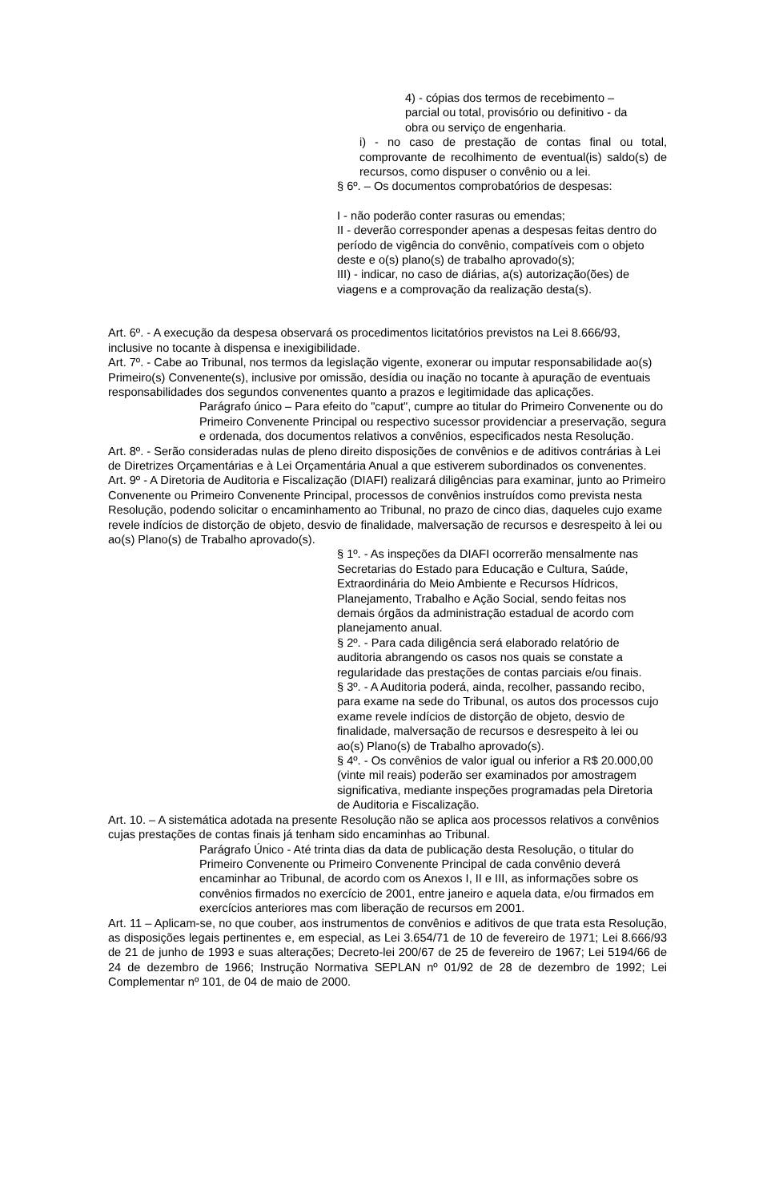4) - cópias dos termos de recebimento –
parcial ou total, provisório ou definitivo - da
obra ou serviço de engenharia.
i) - no caso de prestação de contas final ou total, comprovante de recolhimento de eventual(is) saldo(s) de recursos, como dispuser o convênio ou a lei.
§ 6º. – Os documentos comprobatórios de despesas:
I - não poderão conter rasuras ou emendas;
II - deverão corresponder apenas a despesas feitas dentro do período de vigência do convênio, compatíveis com o objeto deste e o(s) plano(s) de trabalho aprovado(s);
III) - indicar, no caso de diárias, a(s) autorização(ões) de viagens e a comprovação da realização desta(s).
Art. 6º. - A execução da despesa observará os procedimentos licitatórios previstos na Lei 8.666/93, inclusive no tocante à dispensa e inexigibilidade.
Art. 7º. - Cabe ao Tribunal, nos termos da legislação vigente, exonerar ou imputar responsabilidade ao(s) Primeiro(s) Convenente(s), inclusive por omissão, desídia ou inação no tocante à apuração de eventuais responsabilidades dos segundos convenentes quanto a prazos e legitimidade das aplicações.
Parágrafo único – Para efeito do "caput", cumpre ao titular do Primeiro Convenente ou do Primeiro Convenente Principal ou respectivo sucessor providenciar a preservação, segura e ordenada, dos documentos relativos a convênios, especificados nesta Resolução.
Art. 8º. - Serão consideradas nulas de pleno direito disposições de convênios e de aditivos contrárias à Lei de Diretrizes Orçamentárias e à Lei Orçamentária Anual a que estiverem subordinados os convenentes.
Art. 9º - A Diretoria de Auditoria e Fiscalização (DIAFI) realizará diligências para examinar, junto ao Primeiro Convenente ou Primeiro Convenente Principal, processos de convênios instruídos como prevista nesta Resolução, podendo solicitar o encaminhamento ao Tribunal, no prazo de cinco dias, daqueles cujo exame revele indícios de distorção de objeto, desvio de finalidade, malversação de recursos e desrespeito à lei ou ao(s) Plano(s) de Trabalho aprovado(s).
§ 1º. - As inspeções da DIAFI ocorrerão mensalmente nas Secretarias do Estado para Educação e Cultura, Saúde, Extraordinária do Meio Ambiente e Recursos Hídricos, Planejamento, Trabalho e Ação Social, sendo feitas nos demais órgãos da administração estadual de acordo com planejamento anual.
§ 2º. - Para cada diligência será elaborado relatório de auditoria abrangendo os casos nos quais se constate a regularidade das prestações de contas parciais e/ou finais.
§ 3º. - A Auditoria poderá, ainda, recolher, passando recibo, para exame na sede do Tribunal, os autos dos processos cujo exame revele indícios de distorção de objeto, desvio de finalidade, malversação de recursos e desrespeito à lei ou ao(s) Plano(s) de Trabalho aprovado(s).
§ 4º. - Os convênios de valor igual ou inferior a R$ 20.000,00 (vinte mil reais) poderão ser examinados por amostragem significativa, mediante inspeções programadas pela Diretoria de Auditoria e Fiscalização.
Art. 10. – A sistemática adotada na presente Resolução não se aplica aos processos relativos a convênios cujas prestações de contas finais já tenham sido encaminhas ao Tribunal.
Parágrafo Único - Até trinta dias da data de publicação desta Resolução, o titular do Primeiro Convenente ou Primeiro Convenente Principal de cada convênio deverá encaminhar ao Tribunal, de acordo com os Anexos I, II e III, as informações sobre os convênios firmados no exercício de 2001, entre janeiro e aquela data, e/ou firmados em exercícios anteriores mas com liberação de recursos em 2001.
Art. 11 – Aplicam-se, no que couber, aos instrumentos de convênios e aditivos de que trata esta Resolução, as disposições legais pertinentes e, em especial, as Lei 3.654/71 de 10 de fevereiro de 1971; Lei 8.666/93 de 21 de junho de 1993 e suas alterações; Decreto-lei 200/67 de 25 de fevereiro de 1967; Lei 5194/66 de 24 de dezembro de 1966; Instrução Normativa SEPLAN nº 01/92 de 28 de dezembro de 1992; Lei Complementar nº 101, de 04 de maio de 2000.